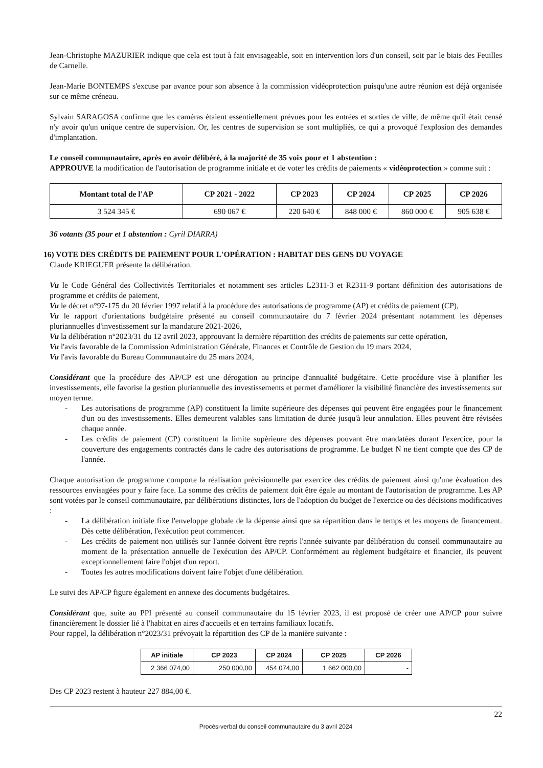Jean-Christophe MAZURIER indique que cela est tout à fait envisageable, soit en intervention lors d'un conseil, soit par le biais des Feuilles de Carnelle.
Jean-Marie BONTEMPS s'excuse par avance pour son absence à la commission vidéoprotection puisqu'une autre réunion est déjà organisée sur ce même créneau.
Sylvain SARAGOSA confirme que les caméras étaient essentiellement prévues pour les entrées et sorties de ville, de même qu'il était censé n'y avoir qu'un unique centre de supervision. Or, les centres de supervision se sont multipliés, ce qui a provoqué l'explosion des demandes d'implantation.
Le conseil communautaire, après en avoir délibéré, à la majorité de 35 voix pour et 1 abstention :
APPROUVE la modification de l'autorisation de programme initiale et de voter les crédits de paiements « vidéoprotection » comme suit :
| Montant total de l'AP | CP 2021 - 2022 | CP 2023 | CP 2024 | CP 2025 | CP 2026 |
| --- | --- | --- | --- | --- | --- |
| 3 524 345 € | 690 067 € | 220 640 € | 848 000 € | 860 000 € | 905 638 € |
36 votants (35 pour et 1 abstention : Cyril DIARRA)
16) VOTE DES CRÉDITS DE PAIEMENT POUR L'OPÉRATION : HABITAT DES GENS DU VOYAGE
Claude KRIEGUER présente la délibération.
Vu le Code Général des Collectivités Territoriales et notamment ses articles L2311-3 et R2311-9 portant définition des autorisations de programme et crédits de paiement,
Vu le décret n°97-175 du 20 février 1997 relatif à la procédure des autorisations de programme (AP) et crédits de paiement (CP),
Vu le rapport d'orientations budgétaire présenté au conseil communautaire du 7 février 2024 présentant notamment les dépenses pluriannuelles d'investissement sur la mandature 2021-2026,
Vu la délibération n°2023/31 du 12 avril 2023, approuvant la dernière répartition des crédits de paiements sur cette opération,
Vu l'avis favorable de la Commission Administration Générale, Finances et Contrôle de Gestion du 19 mars 2024,
Vu l'avis favorable du Bureau Communautaire du 25 mars 2024,
Considérant que la procédure des AP/CP est une dérogation au principe d'annualité budgétaire. Cette procédure vise à planifier les investissements, elle favorise la gestion pluriannuelle des investissements et permet d'améliorer la visibilité financière des investissements sur moyen terme.
- Les autorisations de programme (AP) constituent la limite supérieure des dépenses qui peuvent être engagées pour le financement d'un ou des investissements. Elles demeurent valables sans limitation de durée jusqu'à leur annulation. Elles peuvent être révisées chaque année.
- Les crédits de paiement (CP) constituent la limite supérieure des dépenses pouvant être mandatées durant l'exercice, pour la couverture des engagements contractés dans le cadre des autorisations de programme. Le budget N ne tient compte que des CP de l'année.
Chaque autorisation de programme comporte la réalisation prévisionnelle par exercice des crédits de paiement ainsi qu'une évaluation des ressources envisagées pour y faire face. La somme des crédits de paiement doit être égale au montant de l'autorisation de programme. Les AP sont votées par le conseil communautaire, par délibérations distinctes, lors de l'adoption du budget de l'exercice ou des décisions modificatives :
- La délibération initiale fixe l'enveloppe globale de la dépense ainsi que sa répartition dans le temps et les moyens de financement. Dès cette délibération, l'exécution peut commencer.
- Les crédits de paiement non utilisés sur l'année doivent être repris l'année suivante par délibération du conseil communautaire au moment de la présentation annuelle de l'exécution des AP/CP. Conformément au règlement budgétaire et financier, ils peuvent exceptionnellement faire l'objet d'un report.
- Toutes les autres modifications doivent faire l'objet d'une délibération.
Le suivi des AP/CP figure également en annexe des documents budgétaires.
Considérant que, suite au PPI présenté au conseil communautaire du 15 février 2023, il est proposé de créer une AP/CP pour suivre financièrement le dossier lié à l'habitat en aires d'accueils et en terrains familiaux locatifs.
Pour rappel, la délibération n°2023/31 prévoyait la répartition des CP de la manière suivante :
| AP initiale | CP 2023 | CP 2024 | CP 2025 | CP 2026 |
| --- | --- | --- | --- | --- |
| 2 366 074,00 | 250 000,00 | 454 074,00 | 1 662 000,00 | - |
Des CP 2023 restent à hauteur 227 884,00 €.
22
Procès-verbal du conseil communautaire du 3 avril 2024